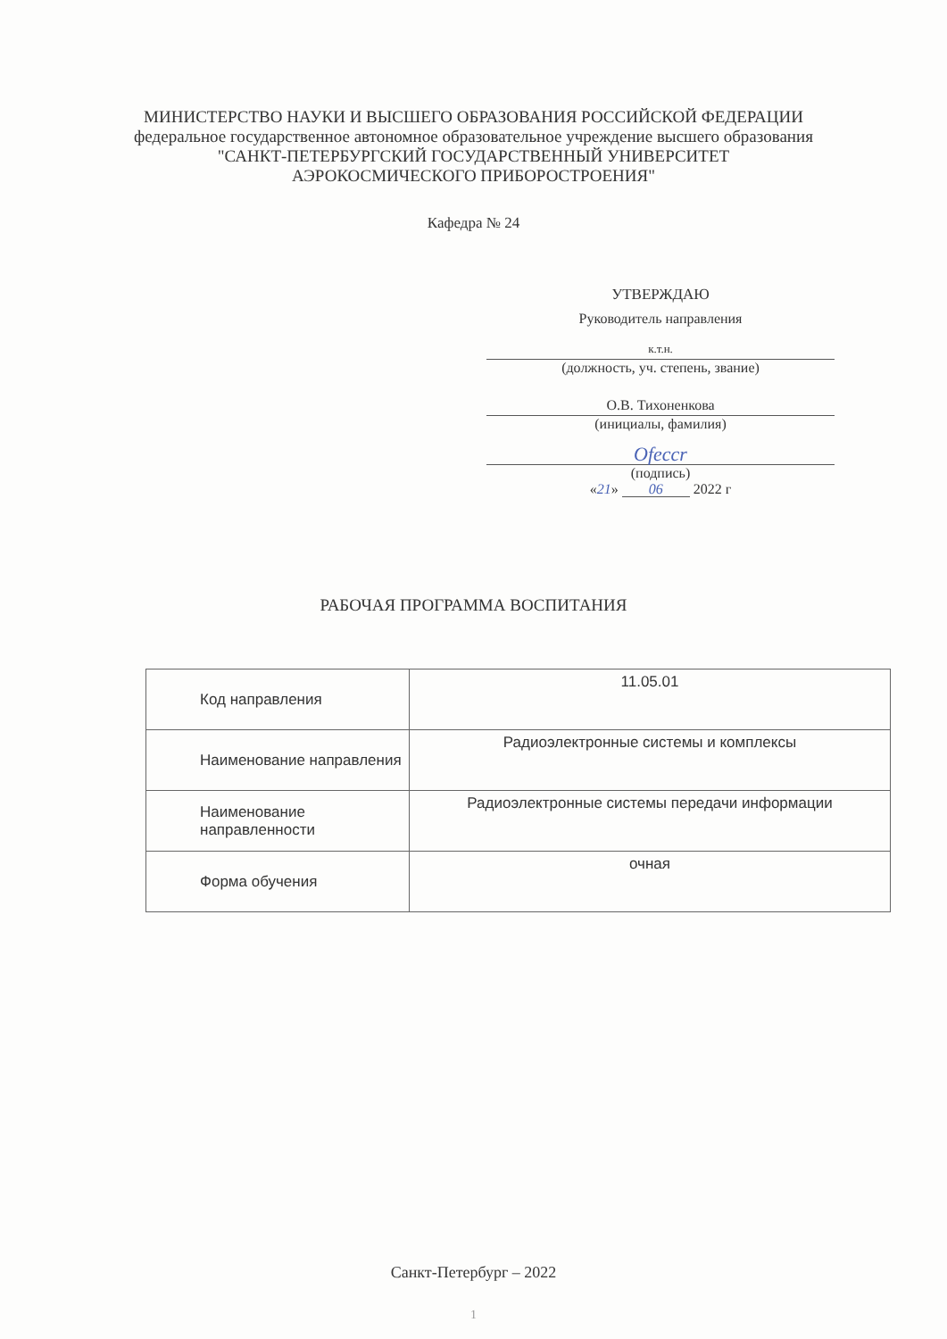МИНИСТЕРСТВО НАУКИ И ВЫСШЕГО ОБРАЗОВАНИЯ РОССИЙСКОЙ ФЕДЕРАЦИИ
федеральное государственное автономное образовательное учреждение высшего образования
"САНКТ-ПЕТЕРБУРГСКИЙ ГОСУДАРСТВЕННЫЙ УНИВЕРСИТЕТ
АЭРОКОСМИЧЕСКОГО ПРИБОРОСТРОЕНИЯ"
Кафедра № 24
УТВЕРЖДАЮ
Руководитель направления
к.т.н.
(должность, уч. степень, звание)
О.В. Тихоненкова
(инициалы, фамилия)
Ofeccr
(подпись)
«21» 06 2022 г
РАБОЧАЯ ПРОГРАММА ВОСПИТАНИЯ
| Код направления | 11.05.01 |
| Наименование направления | Радиоэлектронные системы и комплексы |
| Наименование направленности | Радиоэлектронные системы передачи информации |
| Форма обучения | очная |
Санкт-Петербург – 2022
1